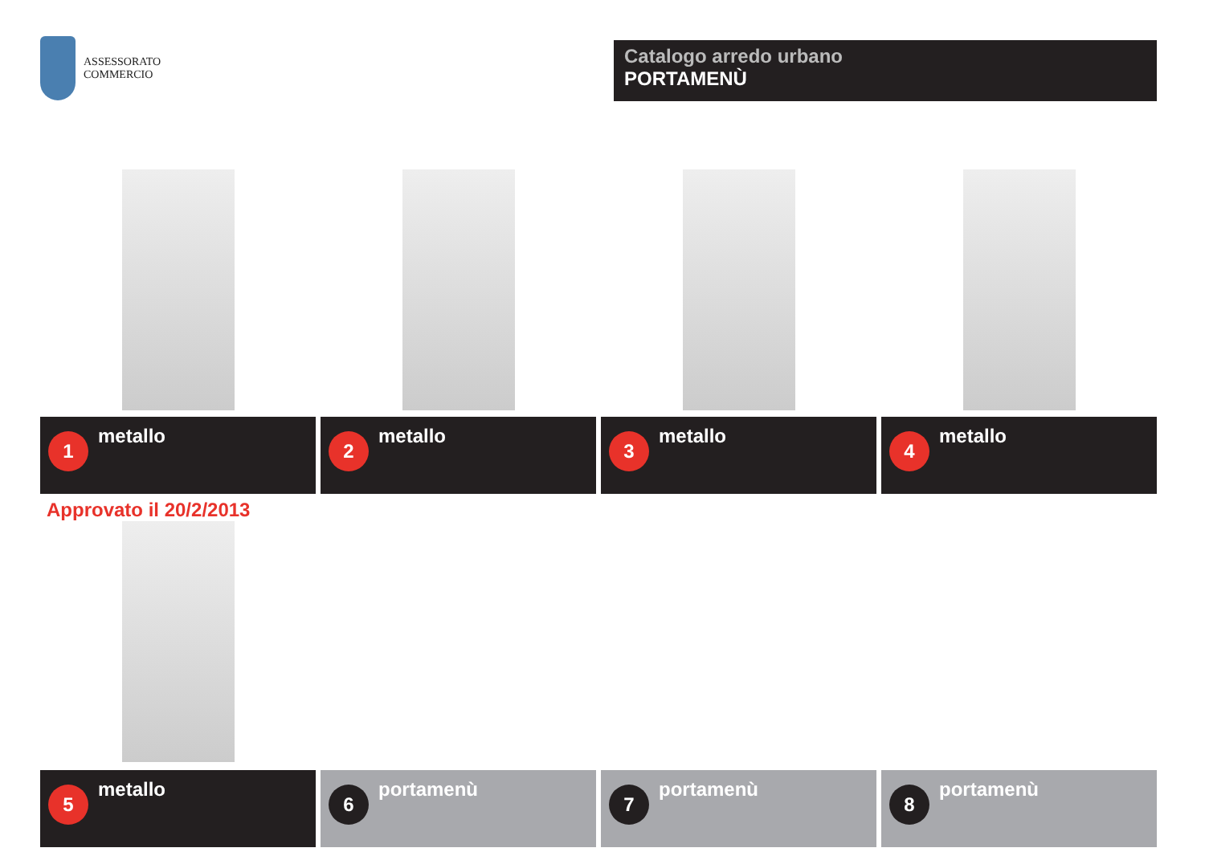ASSESSORATO
COMMERCIO
Catalogo arredo urbano
PORTAMENÙ
1
metallo
2
metallo
3
metallo
4
metallo
Approvato il 20/2/2013
5
metallo
6
portamenù
7
portamenù
8
portamenù